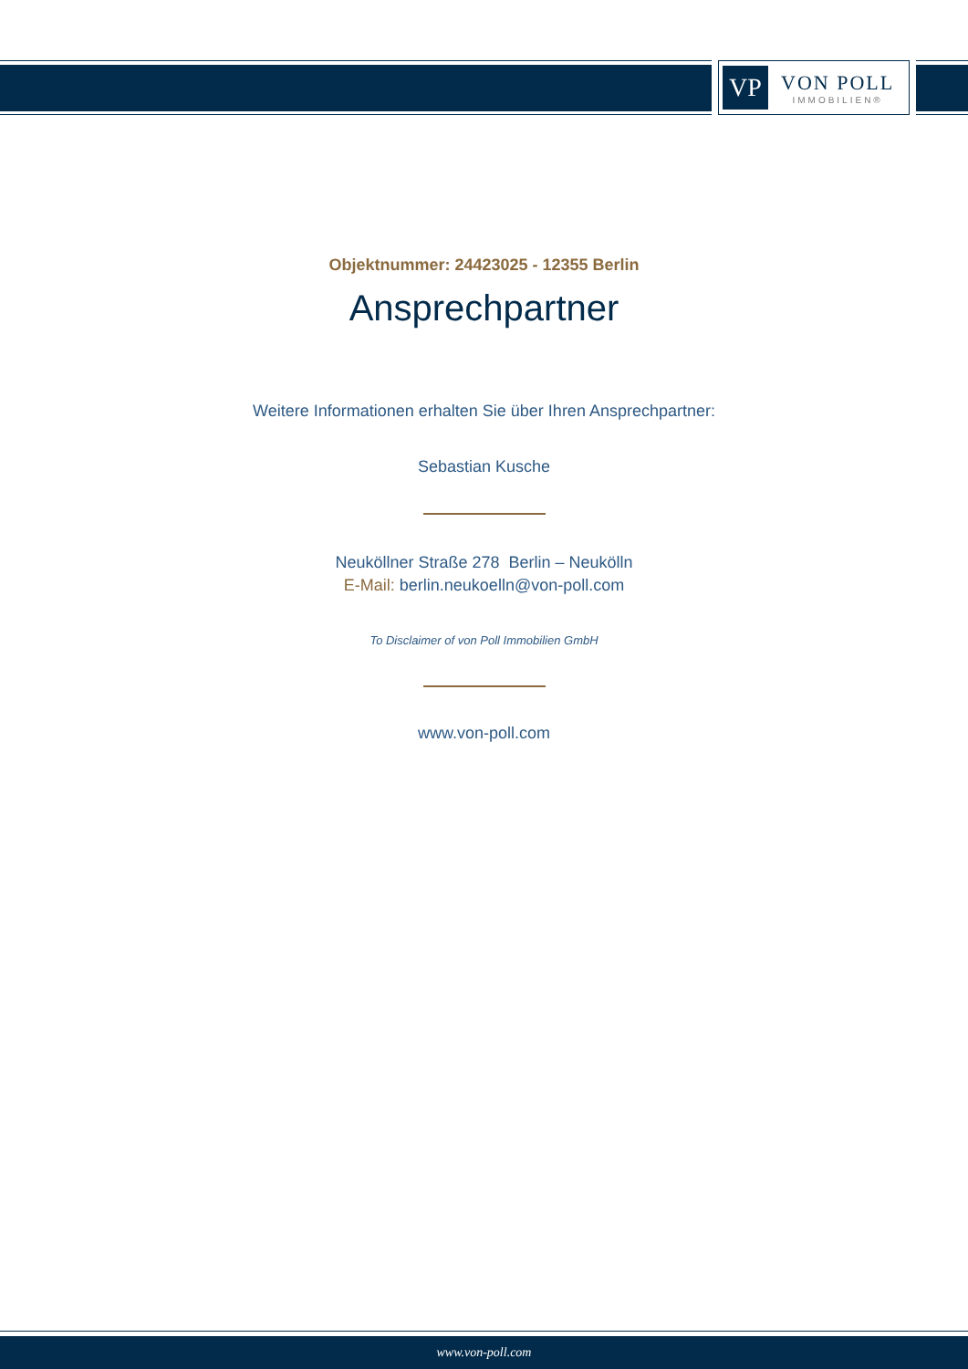VP
VON POLL
IMMOBILIEN®
Objektnummer: 24423025 - 12355 Berlin
Ansprechpartner
Weitere Informationen erhalten Sie über Ihren Ansprechpartner:
Sebastian Kusche
Neuköllner Straße 278 Berlin – Neukölln
E-Mail: berlin.neukoelln@von-poll.com
To Disclaimer of von Poll Immobilien GmbH
www.von-poll.com
www.von-poll.com